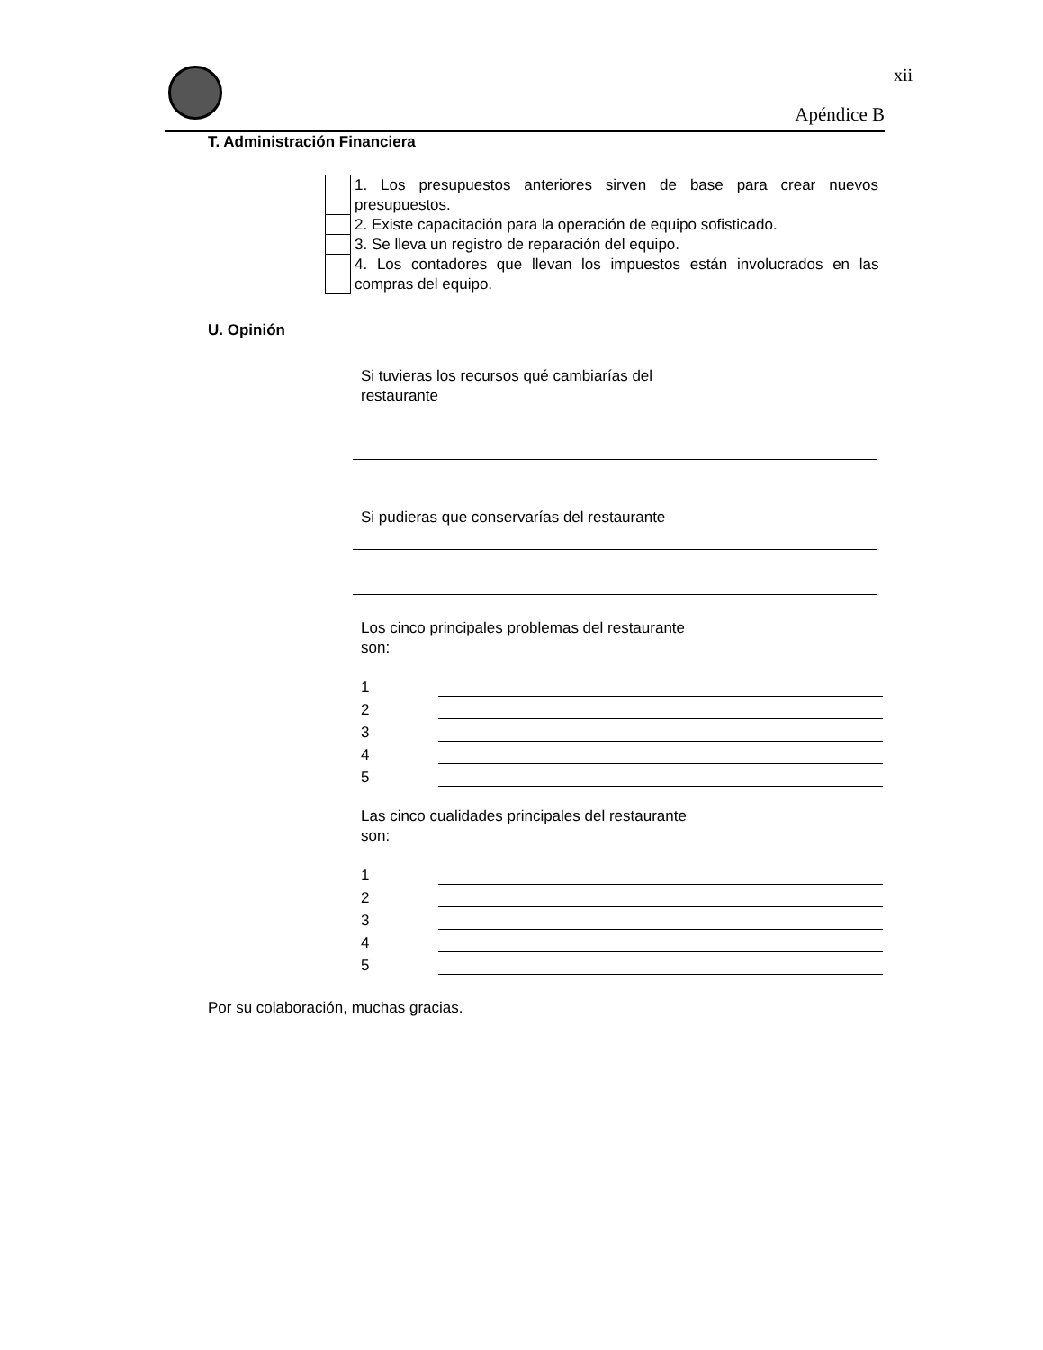xii
Apéndice B
T. Administración Financiera
| | 1. Los presupuestos anteriores sirven de base para crear nuevos presupuestos. |
| | 2. Existe capacitación para la operación de equipo sofisticado. |
| | 3. Se lleva un registro de reparación del equipo. |
| | 4. Los contadores que llevan los impuestos están involucrados en las compras del equipo. |
U. Opinión
Si tuvieras los recursos qué cambiarías del
restaurante
Si pudieras que conservarías del restaurante
Los cinco principales problemas del restaurante
son:
1
2
3
4
5
Las cinco cualidades principales del restaurante
son:
1
2
3
4
5
Por su colaboración, muchas gracias.